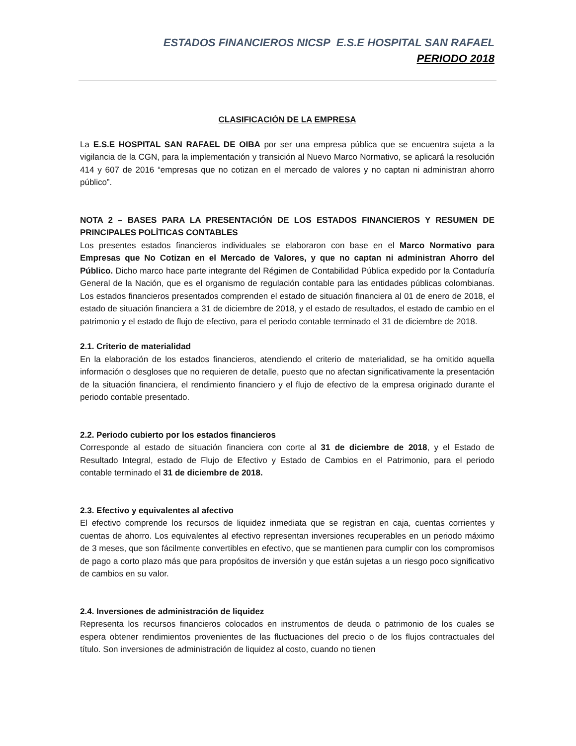ESTADOS FINANCIEROS NICSP E.S.E HOSPITAL SAN RAFAEL
PERIODO 2018
CLASIFICACIÓN DE LA EMPRESA
La E.S.E HOSPITAL SAN RAFAEL DE OIBA por ser una empresa pública que se encuentra sujeta a la vigilancia de la CGN, para la implementación y transición al Nuevo Marco Normativo, se aplicará la resolución 414 y 607 de 2016 “empresas que no cotizan en el mercado de valores y no captan ni administran ahorro público”.
NOTA 2 – BASES PARA LA PRESENTACIÓN DE LOS ESTADOS FINANCIEROS Y RESUMEN DE PRINCIPALES POLÍTICAS CONTABLES
Los presentes estados financieros individuales se elaboraron con base en el Marco Normativo para Empresas que No Cotizan en el Mercado de Valores, y que no captan ni administran Ahorro del Público. Dicho marco hace parte integrante del Régimen de Contabilidad Pública expedido por la Contaduría General de la Nación, que es el organismo de regulación contable para las entidades públicas colombianas. Los estados financieros presentados comprenden el estado de situación financiera al 01 de enero de 2018, el estado de situación financiera a 31 de diciembre de 2018, y el estado de resultados, el estado de cambio en el patrimonio y el estado de flujo de efectivo, para el periodo contable terminado el 31 de diciembre de 2018.
2.1. Criterio de materialidad
En la elaboración de los estados financieros, atendiendo el criterio de materialidad, se ha omitido aquella información o desgloses que no requieren de detalle, puesto que no afectan significativamente la presentación de la situación financiera, el rendimiento financiero y el flujo de efectivo de la empresa originado durante el periodo contable presentado.
2.2. Periodo cubierto por los estados financieros
Corresponde al estado de situación financiera con corte al 31 de diciembre de 2018, y el Estado de Resultado Integral, estado de Flujo de Efectivo y Estado de Cambios en el Patrimonio, para el periodo contable terminado el 31 de diciembre de 2018.
2.3. Efectivo y equivalentes al afectivo
El efectivo comprende los recursos de liquidez inmediata que se registran en caja, cuentas corrientes y cuentas de ahorro. Los equivalentes al efectivo representan inversiones recuperables en un periodo máximo de 3 meses, que son fácilmente convertibles en efectivo, que se mantienen para cumplir con los compromisos de pago a corto plazo más que para propósitos de inversión y que están sujetas a un riesgo poco significativo de cambios en su valor.
2.4. Inversiones de administración de liquidez
Representa los recursos financieros colocados en instrumentos de deuda o patrimonio de los cuales se espera obtener rendimientos provenientes de las fluctuaciones del precio o de los flujos contractuales del título. Son inversiones de administración de liquidez al costo, cuando no tienen